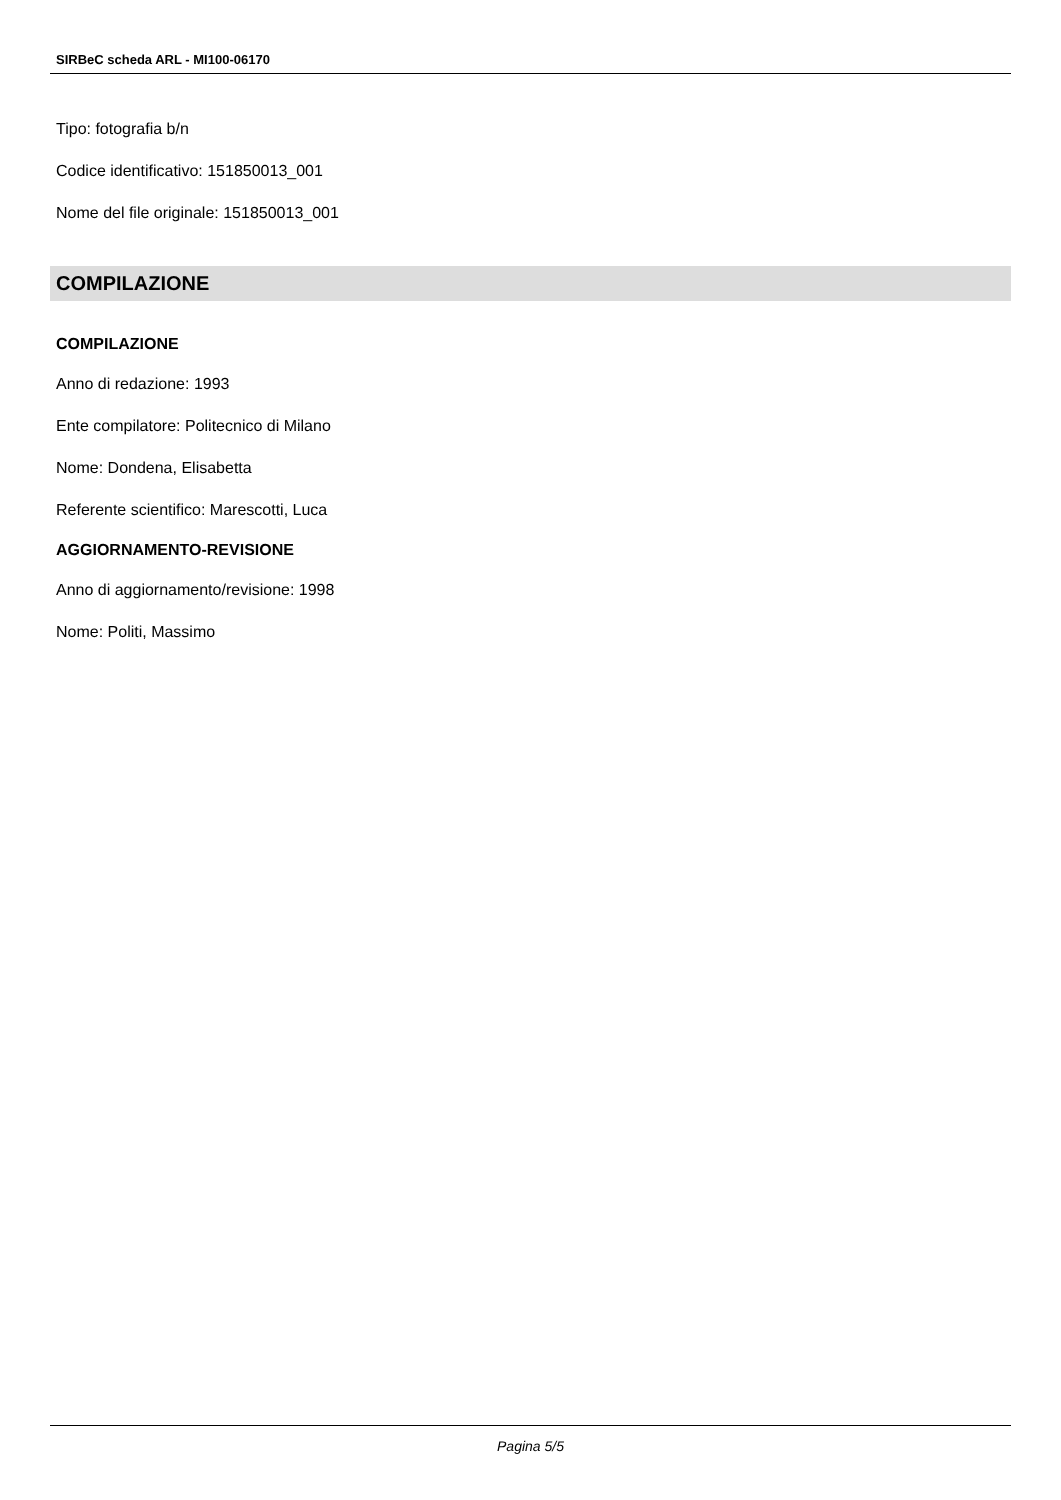SIRBeC scheda ARL - MI100-06170
Tipo: fotografia b/n
Codice identificativo: 151850013_001
Nome del file originale: 151850013_001
COMPILAZIONE
COMPILAZIONE
Anno di redazione: 1993
Ente compilatore: Politecnico di Milano
Nome: Dondena, Elisabetta
Referente scientifico: Marescotti, Luca
AGGIORNAMENTO-REVISIONE
Anno di aggiornamento/revisione: 1998
Nome: Politi, Massimo
Pagina 5/5